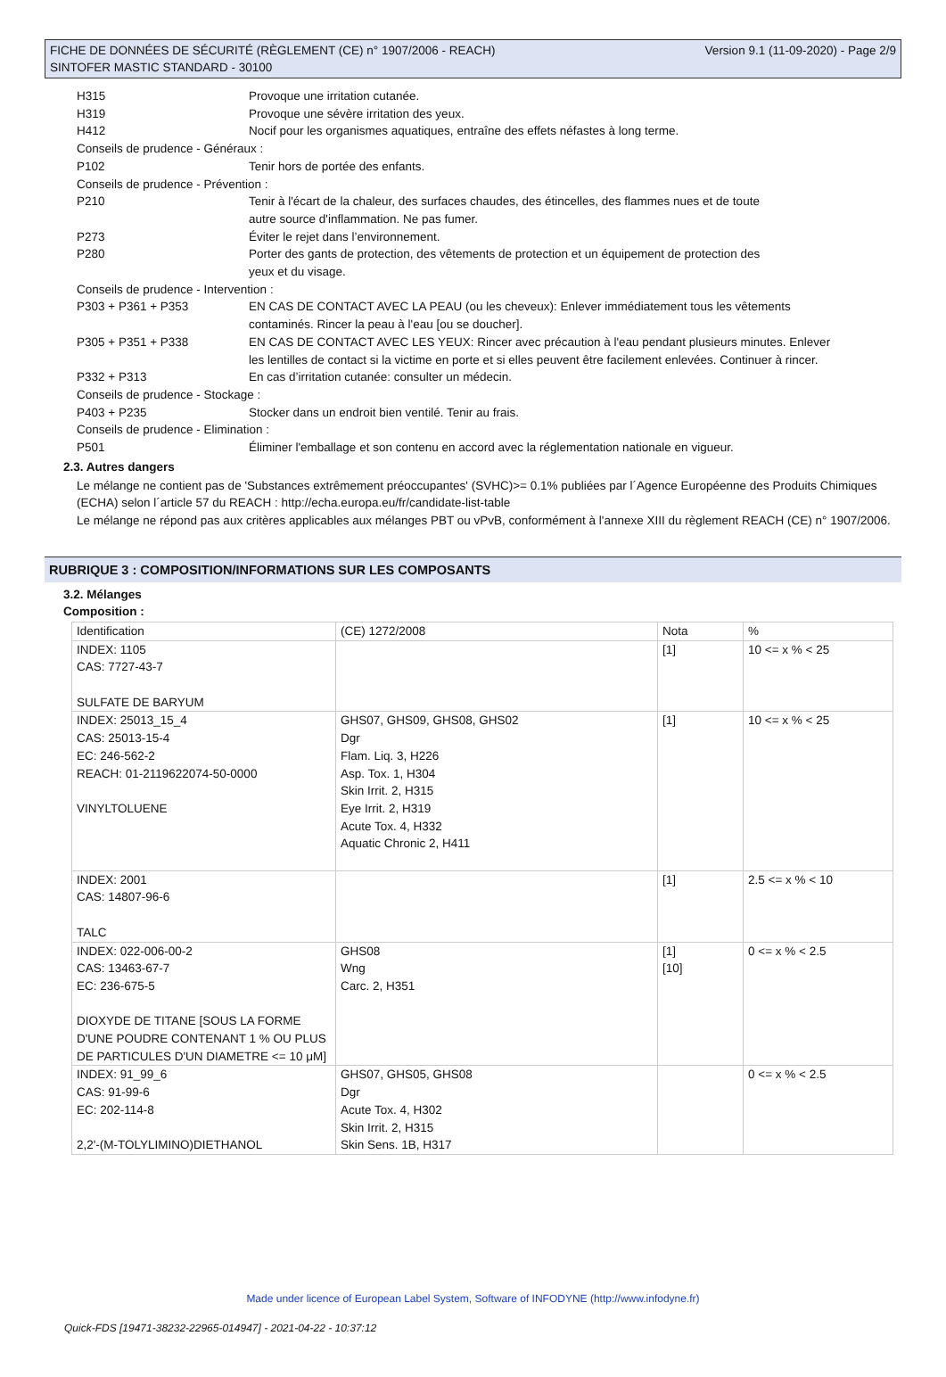FICHE DE DONNÉES DE SÉCURITÉ (RÈGLEMENT (CE) n° 1907/2006 - REACH)
SINTOFER MASTIC STANDARD - 30100
Version 9.1 (11-09-2020) - Page 2/9
H315 Provoque une irritation cutanée.
H319 Provoque une sévère irritation des yeux.
H412 Nocif pour les organismes aquatiques, entraîne des effets néfastes à long terme.
Conseils de prudence - Généraux :
P102 Tenir hors de portée des enfants.
Conseils de prudence - Prévention :
P210 Tenir à l'écart de la chaleur, des surfaces chaudes, des étincelles, des flammes nues et de toute autre source d'inflammation. Ne pas fumer.
P273 Éviter le rejet dans l’environnement.
P280 Porter des gants de protection, des vêtements de protection et un équipement de protection des yeux et du visage.
Conseils de prudence - Intervention :
P303 + P361 + P353 EN CAS DE CONTACT AVEC LA PEAU (ou les cheveux): Enlever immédiatement tous les vêtements contaminés. Rincer la peau à l'eau [ou se doucher].
P305 + P351 + P338 EN CAS DE CONTACT AVEC LES YEUX: Rincer avec précaution à l'eau pendant plusieurs minutes. Enlever les lentilles de contact si la victime en porte et si elles peuvent être facilement enlevées. Continuer à rincer.
P332 + P313 En cas d’irritation cutanée: consulter un médecin.
Conseils de prudence - Stockage :
P403 + P235 Stocker dans un endroit bien ventilé. Tenir au frais.
Conseils de prudence - Elimination :
P501 Éliminer l'emballage et son contenu en accord avec la réglementation nationale en vigueur.
2.3. Autres dangers
Le mélange ne contient pas de 'Substances extrêmement préoccupantes' (SVHC)>= 0.1% publiées par l´Agence Européenne des Produits Chimiques (ECHA) selon l´article 57 du REACH : http://echa.europa.eu/fr/candidate-list-table
Le mélange ne répond pas aux critères applicables aux mélanges PBT ou vPvB, conformément à l'annexe XIII du règlement REACH (CE) n° 1907/2006.
RUBRIQUE 3 : COMPOSITION/INFORMATIONS SUR LES COMPOSANTS
3.2. Mélanges
Composition :
| Identification | (CE) 1272/2008 | Nota | % |
| INDEX: 1105 CAS: 7727-43-7 SULFATE DE BARYUM | | [1] | 10 <= x % < 25 |
| INDEX: 25013_15_4 CAS: 25013-15-4 EC: 246-562-2 REACH: 01-2119622074-50-0000 VINYLTOLUENE | GHS07, GHS09, GHS08, GHS02 Dgr Flam. Liq. 3, H226 Asp. Tox. 1, H304 Skin Irrit. 2, H315 Eye Irrit. 2, H319 Acute Tox. 4, H332 Aquatic Chronic 2, H411 | [1] | 10 <= x % < 25 |
| INDEX: 2001 CAS: 14807-96-6 TALC | | [1] | 2.5 <= x % < 10 |
| INDEX: 022-006-00-2 CAS: 13463-67-7 EC: 236-675-5 DIOXYDE DE TITANE [SOUS LA FORME D'UNE POUDRE CONTENANT 1 % OU PLUS DE PARTICULES D'UN DIAMETRE <= 10 μM] | GHS08 Wng Carc. 2, H351 | [1] [10] | 0 <= x % < 2.5 |
| INDEX: 91_99_6 CAS: 91-99-6 EC: 202-114-8 2,2'-(M-TOLYLIMINO)DIETHANOL | GHS07, GHS05, GHS08 Dgr Acute Tox. 4, H302 Skin Irrit. 2, H315 Skin Sens. 1B, H317 | | 0 <= x % < 2.5 |
Made under licence of European Label System, Software of INFODYNE (http://www.infodyne.fr)
Quick-FDS [19471-38232-22965-014947] - 2021-04-22 - 10:37:12